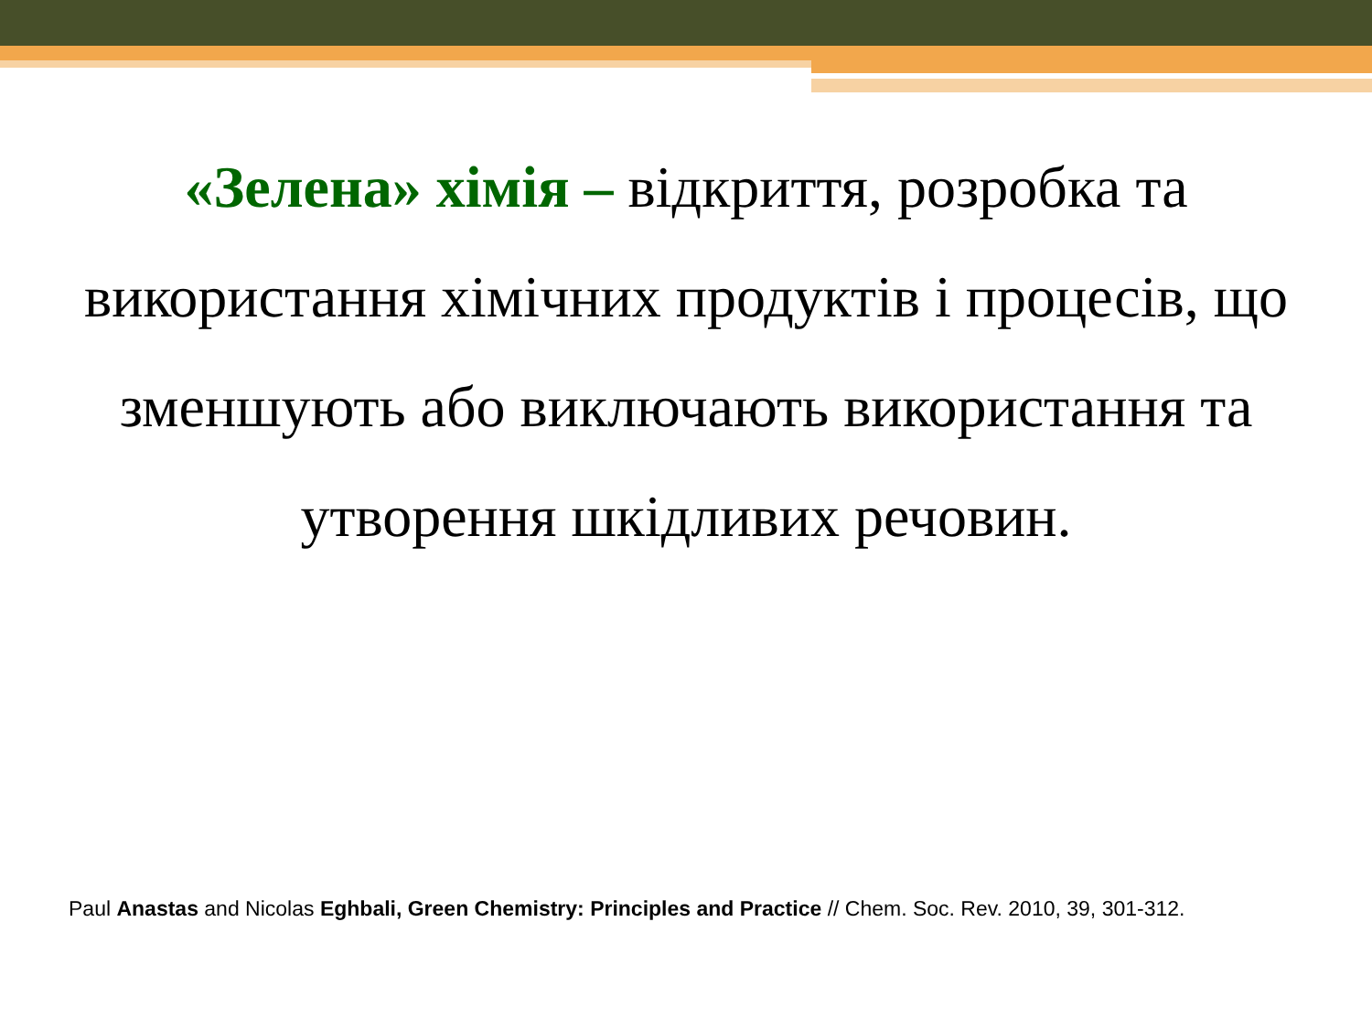«Зелена» хімія – відкриття, розробка та використання хімічних продуктів і процесів, що зменшують або виключають використання та утворення шкідливих речовин.
Paul Anastas and Nicolas Eghbali, Green Chemistry: Principles and Practice // Chem. Soc. Rev. 2010, 39, 301-312.